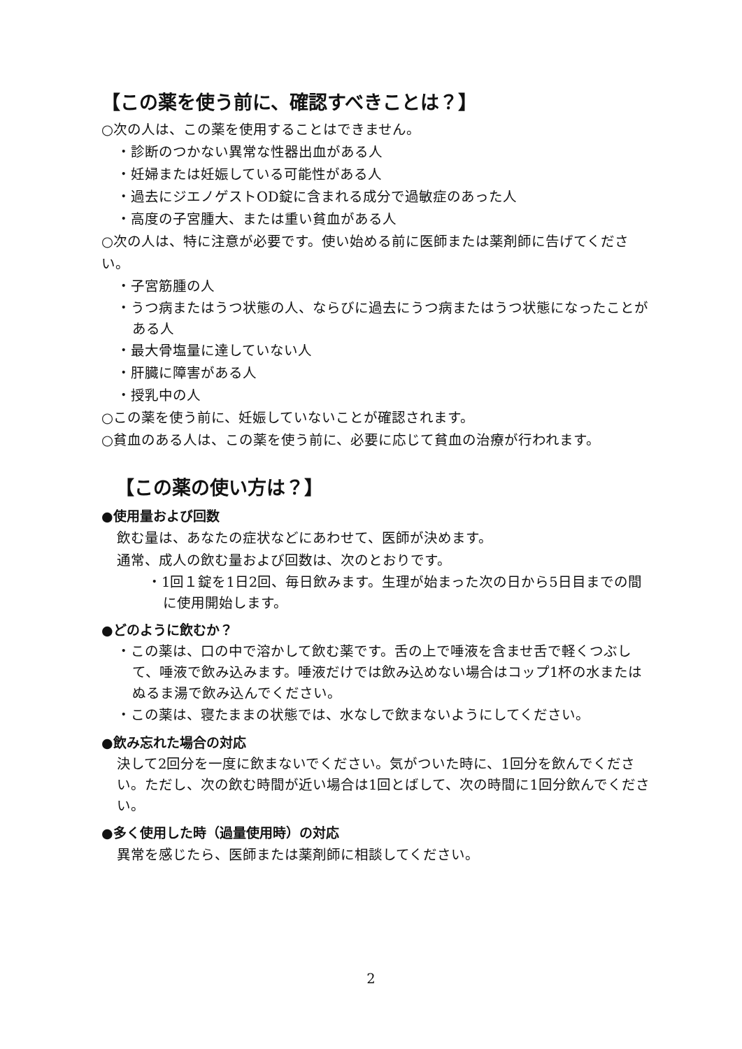【この薬を使う前に、確認すべきことは？】
○次の人は、この薬を使用することはできません。
・診断のつかない異常な性器出血がある人
・妊婦または妊娠している可能性がある人
・過去にジエノゲストOD錠に含まれる成分で過敏症のあった人
・高度の子宮腫大、または重い貧血がある人
○次の人は、特に注意が必要です。使い始める前に医師または薬剤師に告げてください。
・子宮筋腫の人
・うつ病またはうつ状態の人、ならびに過去にうつ病またはうつ状態になったことがある人
・最大骨塩量に達していない人
・肝臓に障害がある人
・授乳中の人
○この薬を使う前に、妊娠していないことが確認されます。
○貧血のある人は、この薬を使う前に、必要に応じて貧血の治療が行われます。
【この薬の使い方は？】
●使用量および回数
飲む量は、あなたの症状などにあわせて、医師が決めます。
通常、成人の飲む量および回数は、次のとおりです。
・1回１錠を1日2回、毎日飲みます。生理が始まった次の日から5日目までの間に使用開始します。
●どのように飲むか？
・この薬は、口の中で溶かして飲む薬です。舌の上で唾液を含ませ舌で軽くつぶして、唾液で飲み込みます。唾液だけでは飲み込めない場合はコップ1杯の水またはぬるま湯で飲み込んでください。
・この薬は、寝たままの状態では、水なしで飲まないようにしてください。
●飲み忘れた場合の対応
決して2回分を一度に飲まないでください。気がついた時に、1回分を飲んでください。ただし、次の飲む時間が近い場合は1回とばして、次の時間に1回分飲んでください。
●多く使用した時（過量使用時）の対応
異常を感じたら、医師または薬剤師に相談してください。
2